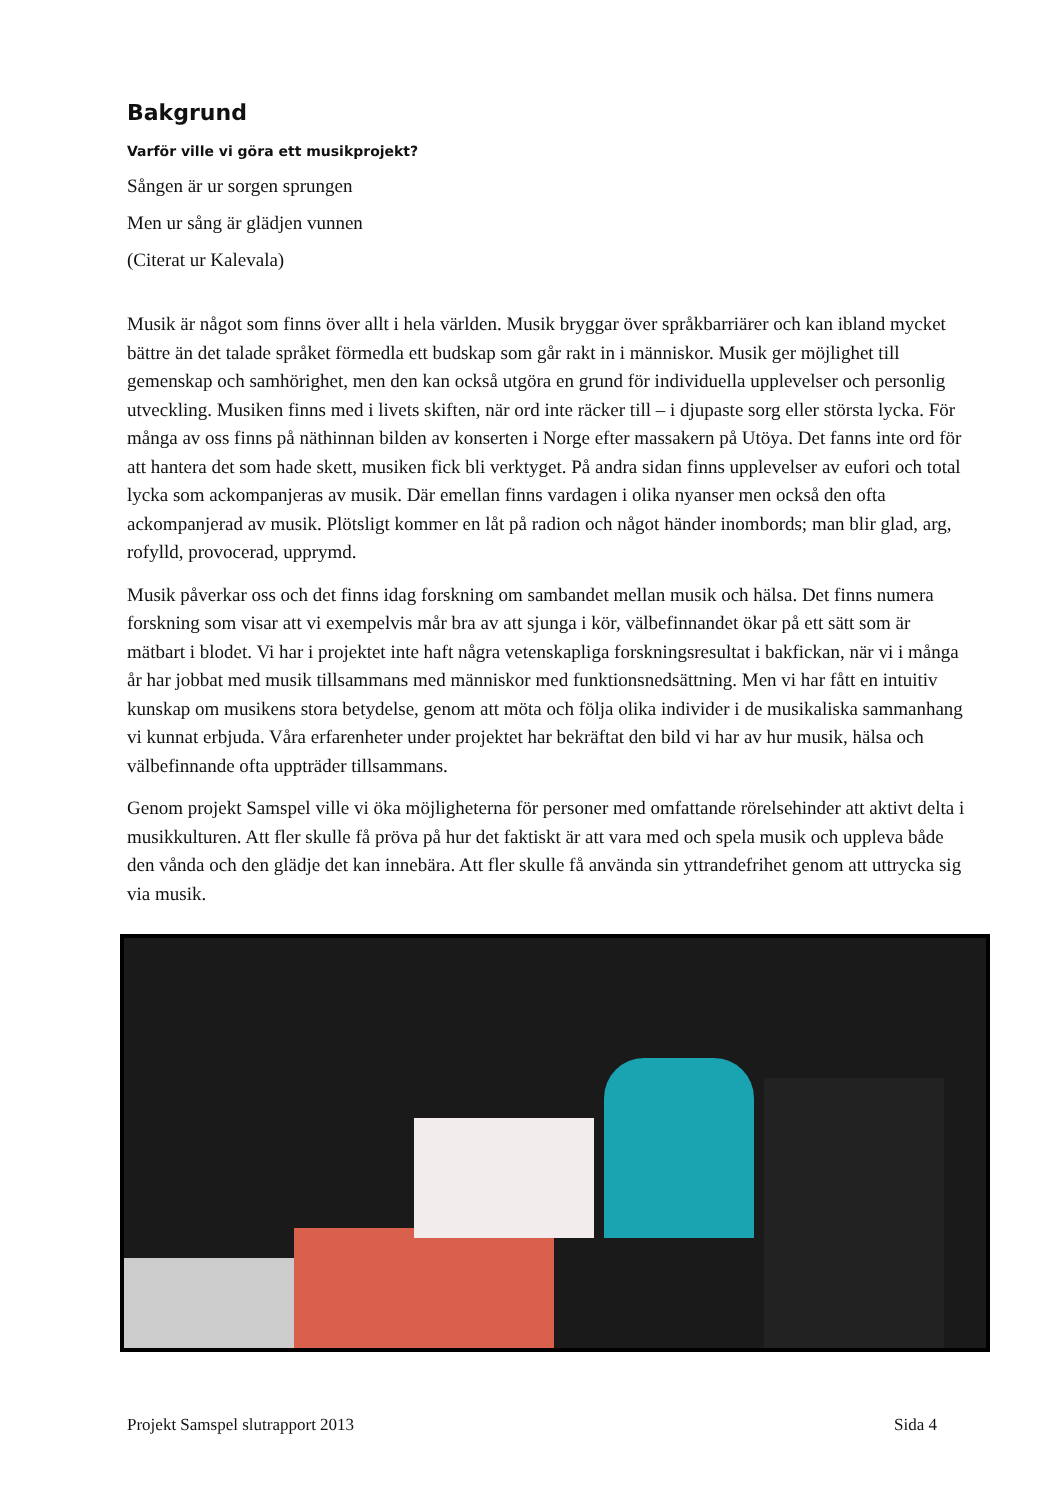Bakgrund
Varför ville vi göra ett musikprojekt?
Sången är ur sorgen sprungen
Men ur sång är glädjen vunnen
(Citerat ur Kalevala)
Musik är något som finns över allt i hela världen. Musik bryggar över språkbarriärer och kan ibland mycket bättre än det talade språket förmedla ett budskap som går rakt in i människor. Musik ger möjlighet till gemenskap och samhörighet, men den kan också utgöra en grund för individuella upplevelser och personlig utveckling. Musiken finns med i livets skiften, när ord inte räcker till – i djupaste sorg eller största lycka. För många av oss finns på näthinnan bilden av konserten i Norge efter massakern på Utöya. Det fanns inte ord för att hantera det som hade skett, musiken fick bli verktyget. På andra sidan finns upplevelser av eufori och total lycka som ackompanjeras av musik. Där emellan finns vardagen i olika nyanser men också den ofta ackompanjerad av musik. Plötsligt kommer en låt på radion och något händer inombords; man blir glad, arg, rofylld, provocerad, upprymd.
Musik påverkar oss och det finns idag forskning om sambandet mellan musik och hälsa. Det finns numera forskning som visar att vi exempelvis mår bra av att sjunga i kör, välbefinnandet ökar på ett sätt som är mätbart i blodet. Vi har i projektet inte haft några vetenskapliga forskningsresultat i bakfickan, när vi i många år har jobbat med musik tillsammans med människor med funktionsnedsättning. Men vi har fått en intuitiv kunskap om musikens stora betydelse, genom att möta och följa olika individer i de musikaliska sammanhang vi kunnat erbjuda. Våra erfarenheter under projektet har bekräftat den bild vi har av hur musik, hälsa och välbefinnande ofta uppträder tillsammans.
Genom projekt Samspel ville vi öka möjligheterna för personer med omfattande rörelsehinder att aktivt delta i musikkulturen. Att fler skulle få pröva på hur det faktiskt är att vara med och spela musik och uppleva både den vånda och den glädje det kan innebära. Att fler skulle få använda sin yttrandefrihet genom att uttrycka sig via musik.
Projekt Samspel slutrapport 2013 Sida 4